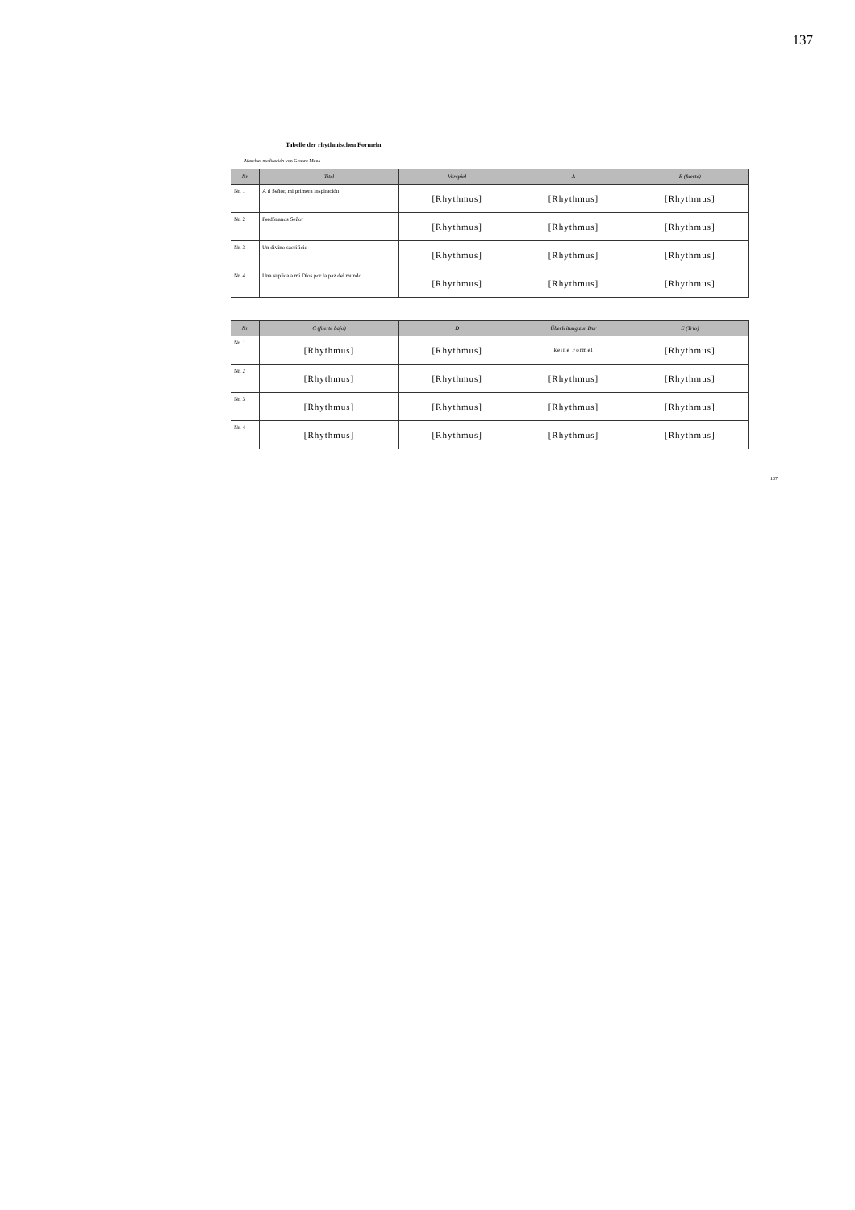137
Tabelle der rhythmischen Formeln
Marchas meditación von Genaro Mena
| Nr. | Titel | Vorspiel | A | B (fuerte) |
| --- | --- | --- | --- | --- |
| Nr. 1 | A tí Señor, mi primera inspiración | [Rhythmus] | [Rhythmus] | [Rhythmus] |
| Nr. 2 | Perdónanos Señor | [Rhythmus] | [Rhythmus] | [Rhythmus] |
| Nr. 3 | Un divino sacrificio | [Rhythmus] | [Rhythmus] | [Rhythmus] |
| Nr. 4 | Una súplica a mi Dios por la paz del mundo | [Rhythmus] | [Rhythmus] | [Rhythmus] |
| Nr. | C (fuerte bajo) | D | Überleitung zur Dur | E (Trio) |
| --- | --- | --- | --- | --- |
| Nr. 1 | [Rhythmus] | [Rhythmus] | keine Formel | [Rhythmus] |
| Nr. 2 | [Rhythmus] | [Rhythmus] | [Rhythmus] | [Rhythmus] |
| Nr. 3 | [Rhythmus] | [Rhythmus] | [Rhythmus] | [Rhythmus] |
| Nr. 4 | [Rhythmus] | [Rhythmus] | [Rhythmus] | [Rhythmus] |
137